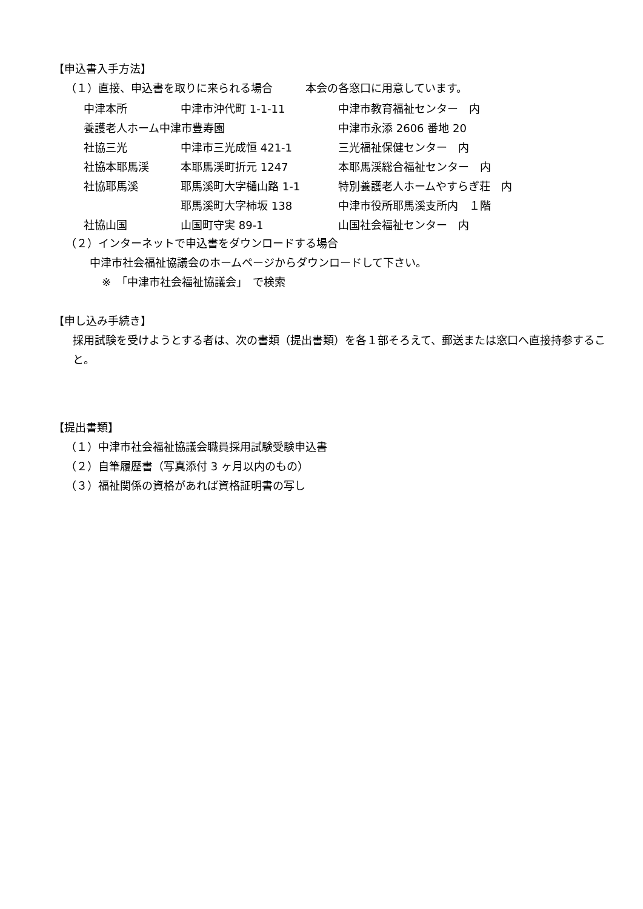【申込書入手方法】
（１）直接、申込書を取りに来られる場合　　　本会の各窓口に用意しています。
| 中津本所 | 中津市沖代町 1-1-11 | 中津市教育福祉センター 内 |
| 養護老人ホーム中津市豊寿園 | | 中津市永添 2606 番地 20 |
| 社協三光 | 中津市三光成恒 421-1 | 三光福祉保健センター 内 |
| 社協本耶馬渓 | 本耶馬渓町折元 1247 | 本耶馬渓総合福祉センター 内 |
| 社協耶馬溪 | 耶馬溪町大字樋山路 1-1 | 特別養護老人ホームやすらぎ荘 内 |
| | 耶馬溪町大字柿坂 138 | 中津市役所耶馬溪支所内 １階 |
| 社協山国 | 山国町守実 89-1 | 山国社会福祉センター 内 |
（２）インターネットで申込書をダウンロードする場合
中津市社会福祉協議会のホームページからダウンロードして下さい。
※　「中津市社会福祉協議会」　で検索
【申し込み手続き】
採用試験を受けようとする者は、次の書類（提出書類）を各１部そろえて、郵送または窓口へ直接持参すること。
【提出書類】
（１）中津市社会福祉協議会職員採用試験受験申込書
（２）自筆履歴書（写真添付 3 ヶ月以内のもの）
（３）福祉関係の資格があれば資格証明書の写し